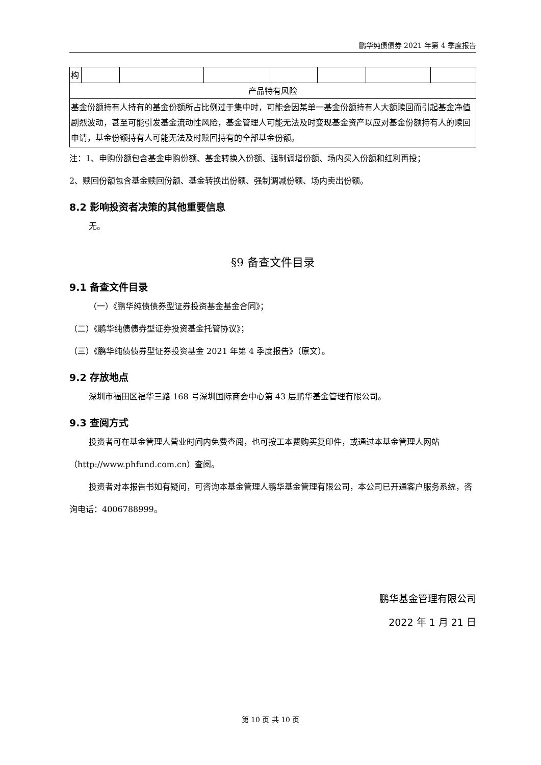鹏华纯债债券 2021 年第 4 季度报告
| 构 | | | | | | | |
| 产品特有风险 | | | | | | | |
| 基金份额持有人持有的基金份额所占比例过于集中时，可能会因某单一基金份额持有人大额赎回而引起基金净值剧烈波动，甚至可能引发基金流动性风险，基金管理人可能无法及时变现基金资产以应对基金份额持有人的赎回申请，基金份额持有人可能无法及时赎回持有的全部基金份额。 | | | | | | | |
注：1、申购份额包含基金申购份额、基金转换入份额、强制调增份额、场内买入份额和红利再投；
2、赎回份额包含基金赎回份额、基金转换出份额、强制调减份额、场内卖出份额。
8.2 影响投资者决策的其他重要信息
无。
§9 备查文件目录
9.1 备查文件目录
（一）《鹏华纯债债券型证券投资基金基金合同》；
（二）《鹏华纯债债券型证券投资基金托管协议》；
（三）《鹏华纯债债券型证券投资基金 2021 年第 4 季度报告》（原文）。
9.2 存放地点
深圳市福田区福华三路 168 号深圳国际商会中心第 43 层鹏华基金管理有限公司。
9.3 查阅方式
投资者可在基金管理人营业时间内免费查阅，也可按工本费购买复印件，或通过本基金管理人网站（http://www.phfund.com.cn）查阅。
投资者对本报告书如有疑问，可咨询本基金管理人鹏华基金管理有限公司，本公司已开通客户服务系统，咨询电话：4006788999。
鹏华基金管理有限公司
2022 年 1 月 21 日
第 10 页 共 10 页